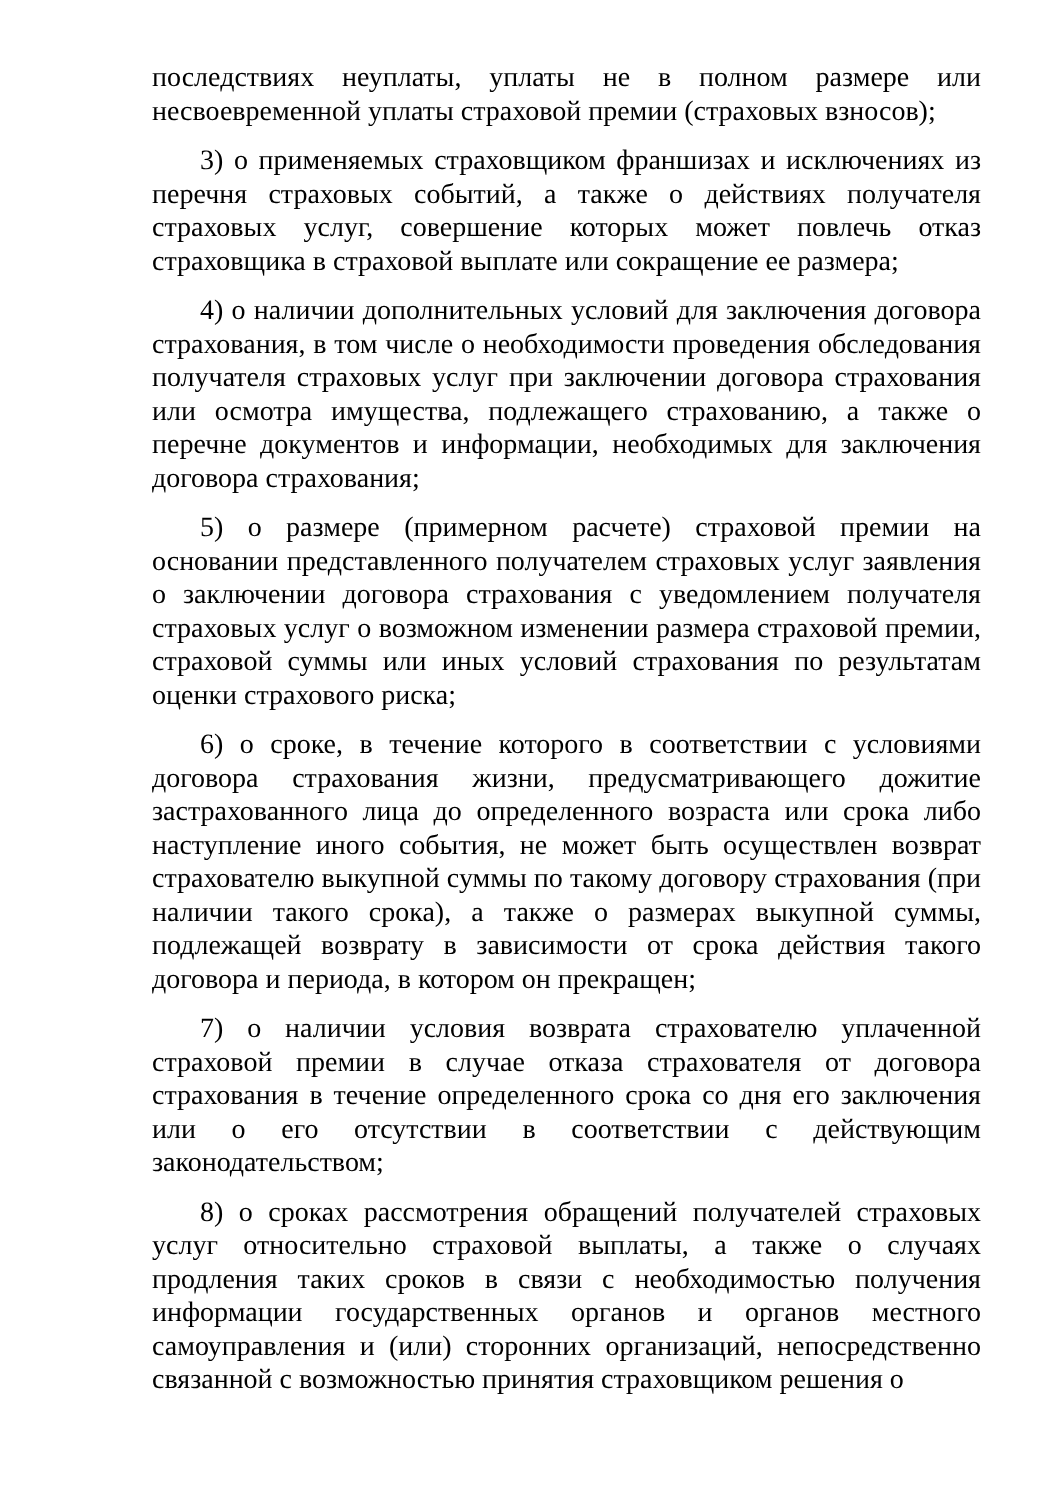последствиях неуплаты, уплаты не в полном размере или несвоевременной уплаты страховой премии (страховых взносов);
3) о применяемых страховщиком франшизах и исключениях из перечня страховых событий, а также о действиях получателя страховых услуг, совершение которых может повлечь отказ страховщика в страховой выплате или сокращение ее размера;
4) о наличии дополнительных условий для заключения договора страхования, в том числе о необходимости проведения обследования получателя страховых услуг при заключении договора страхования или осмотра имущества, подлежащего страхованию, а также о перечне документов и информации, необходимых для заключения договора страхования;
5) о размере (примерном расчете) страховой премии на основании представленного получателем страховых услуг заявления о заключении договора страхования с уведомлением получателя страховых услуг о возможном изменении размера страховой премии, страховой суммы или иных условий страхования по результатам оценки страхового риска;
6) о сроке, в течение которого в соответствии с условиями договора страхования жизни, предусматривающего дожитие застрахованного лица до определенного возраста или срока либо наступление иного события, не может быть осуществлен возврат страхователю выкупной суммы по такому договору страхования (при наличии такого срока), а также о размерах выкупной суммы, подлежащей возврату в зависимости от срока действия такого договора и периода, в котором он прекращен;
7) о наличии условия возврата страхователю уплаченной страховой премии в случае отказа страхователя от договора страхования в течение определенного срока со дня его заключения или о его отсутствии в соответствии с действующим законодательством;
8) о сроках рассмотрения обращений получателей страховых услуг относительно страховой выплаты, а также о случаях продления таких сроков в связи с необходимостью получения информации государственных органов и органов местного самоуправления и (или) сторонних организаций, непосредственно связанной с возможностью принятия страховщиком решения о